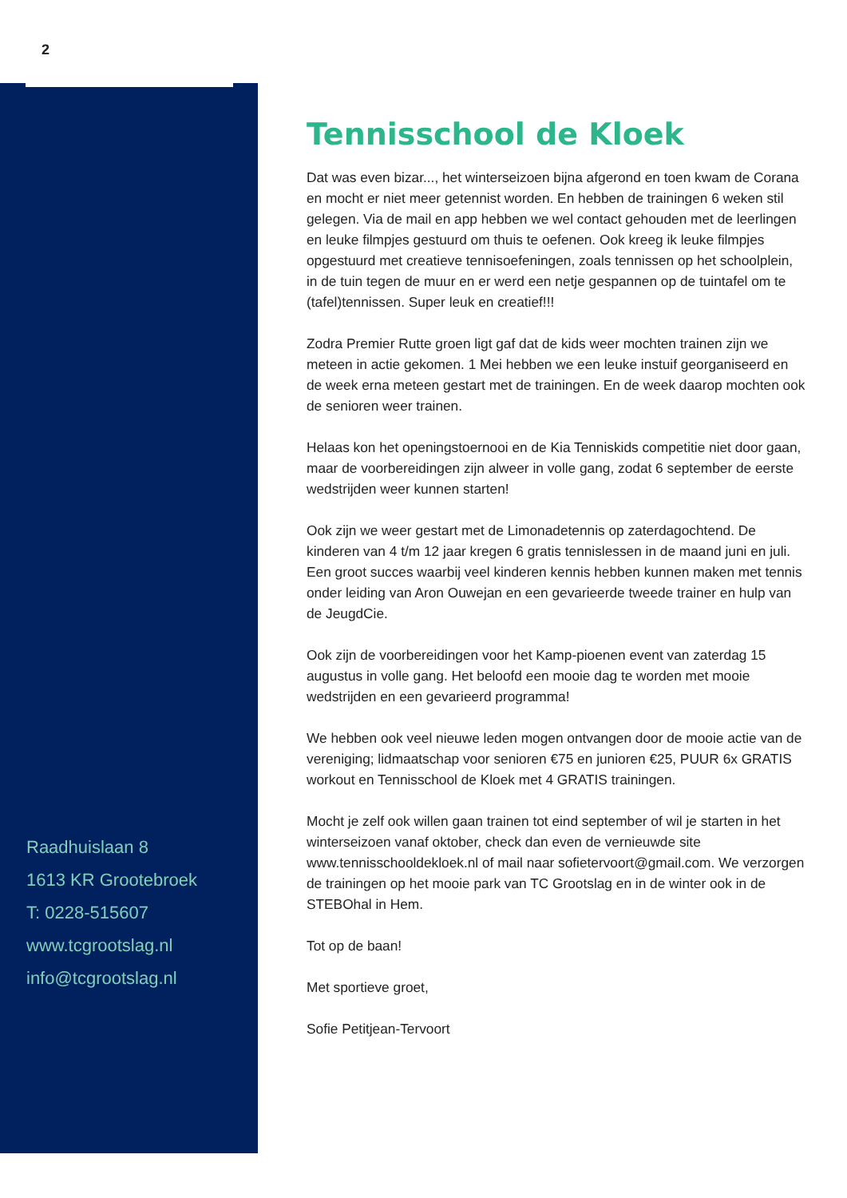2
Raadhuislaan 8
1613 KR Grootebroek
T: 0228-515607
www.tcgrootslag.nl
info@tcgrootslag.nl
Tennisschool de Kloek
Dat was even bizar..., het winterseizoen bijna afgerond en toen kwam de Corana en mocht er niet meer getennist worden. En hebben de trainingen 6 weken stil gelegen. Via de mail en app hebben we wel contact gehouden met de leerlingen en leuke filmpjes gestuurd om thuis te oefenen. Ook kreeg ik leuke filmpjes opgestuurd met creatieve tennisoefeningen, zoals tennissen op het schoolplein, in de tuin tegen de muur en er werd een netje gespannen op de tuintafel om te (tafel)tennissen. Super leuk en creatief!!!
Zodra Premier Rutte groen ligt gaf dat de kids weer mochten trainen zijn we meteen in actie gekomen. 1 Mei hebben we een leuke instuif georganiseerd en de week erna meteen gestart met de trainingen. En de week daarop mochten ook de senioren weer trainen.
Helaas kon het openingstoernooi en de Kia Tenniskids competitie niet door gaan, maar de voorbereidingen zijn alweer in volle gang, zodat 6 september de eerste wedstrijden weer kunnen starten!
Ook zijn we weer gestart met de Limonadetennis op zaterdagochtend. De kinderen van 4 t/m 12 jaar kregen 6 gratis tennislessen in de maand juni en juli. Een groot succes waarbij veel kinderen kennis hebben kunnen maken met tennis onder leiding van Aron Ouwejan en een gevarieerde tweede trainer en hulp van de JeugdCie.
Ook zijn de voorbereidingen voor het Kamp-pioenen event van zaterdag 15 augustus in volle gang. Het beloofd een mooie dag te worden met mooie wedstrijden en een gevarieerd programma!
We hebben ook veel nieuwe leden mogen ontvangen door de mooie actie van de vereniging; lidmaatschap voor senioren €75 en junioren €25, PUUR 6x GRATIS workout en Tennisschool de Kloek met 4 GRATIS trainingen.
Mocht je zelf ook willen gaan trainen tot eind september of wil je starten in het winterseizoen vanaf oktober, check dan even de vernieuwde site www.tennisschooldekloek.nl of mail naar sofietervoort@gmail.com. We verzorgen de trainingen op het mooie park van TC Grootslag en in de winter ook in de STEBOhal in Hem.
Tot op de baan!
Met sportieve groet,
Sofie Petitjean-Tervoort